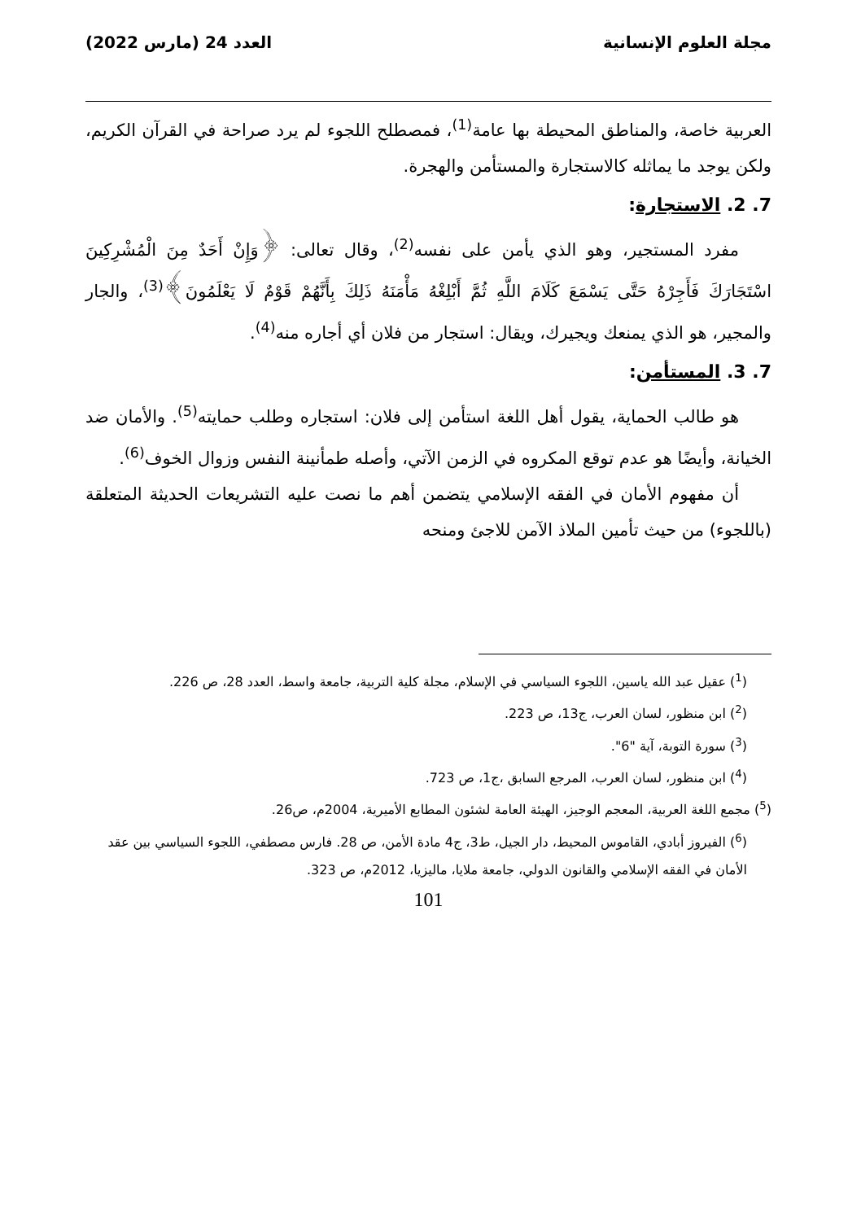مجلة العلوم الإنسانية العدد 24 (مارس 2022)
العربية خاصة، والمناطق المحيطة بها عامة<sup>(1)</sup>، فمصطلح اللجوء لم يرد صراحة في القرآن الكريم، ولكن يوجد ما يماثله كالاستجارة والمستأمن والهجرة.
7. 2. الاستجارة:
مفرد المستجير، وهو الذي يأمن على نفسه<sup>(2)</sup>، وقال تعالى: ﴿وَإِنْ أَحَدٌ مِنَ الْمُشْرِكِينَ اسْتَجَارَكَ فَأَجِرْهُ حَتَّى يَسْمَعَ كَلَامَ اللَّهِ ثُمَّ أَبْلِغْهُ مَأْمَنَهُ ذَلِكَ بِأَنَّهُمْ قَوْمٌ لَا يَعْلَمُونَ﴾<sup>(3)</sup>، والجار والمجير، هو الذي يمنعك ويجيرك، ويقال: استجار من فلان أي أجاره منه<sup>(4)</sup>.
7. 3. المستأمن:
هو طالب الحماية، يقول أهل اللغة استأمن إلى فلان: استجاره وطلب حمايته<sup>(5)</sup>. والأمان ضد الخيانة، وأيضًا هو عدم توقع المكروه في الزمن الآتي، وأصله طمأنينة النفس وزوال الخوف<sup>(6)</sup>.
أن مفهوم الأمان في الفقه الإسلامي يتضمن أهم ما نصت عليه التشريعات الحديثة المتعلقة (باللجوء) من حيث تأمين الملاذ الآمن للاجئ ومنحه
(<sup>1</sup>) عقيل عبد الله ياسين، اللجوء السياسي في الإسلام، مجلة كلية التربية، جامعة واسط، العدد 28، ص 226.
(<sup>2</sup>) ابن منظور، لسان العرب، ج13، ص 223.
(<sup>3</sup>) سورة التوبة، آية "6".
(<sup>4</sup>) ابن منظور، لسان العرب، المرجع السابق ،ج1، ص 723.
(<sup>5</sup>) مجمع اللغة العربية، المعجم الوجيز، الهيئة العامة لشئون المطابع الأميرية، 2004م، ص26.
(<sup>6</sup>) الفيروز أبادي، القاموس المحيط، دار الجيل، ط3، ج4 مادة الأمن، ص 28. فارس مصطفي، اللجوء السياسي بين عقد الأمان في الفقه الإسلامي والقانون الدولي، جامعة ملايا، ماليزيا، 2012م، ص 323.
101